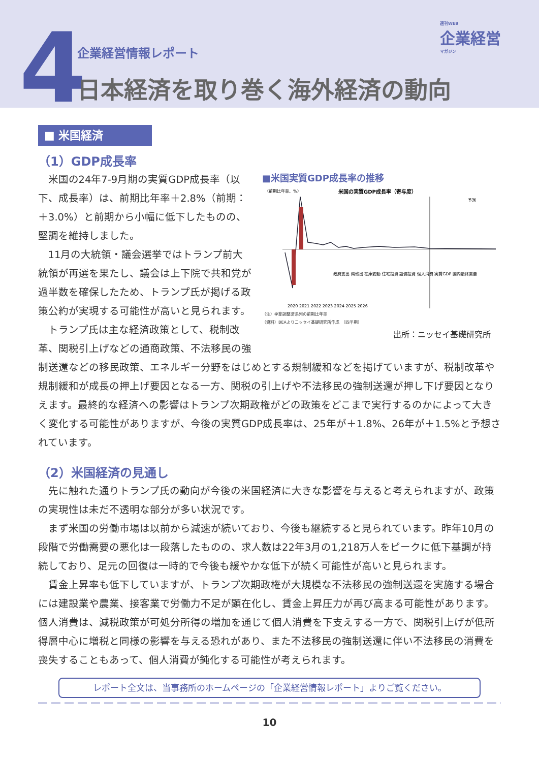4 企業経営情報レポート
日本経済を取り巻く海外経済の動向
週刊WEB
企業経営
マガジン
■ 米国経済
（1）GDP成長率
■米国実質GDP成長率の推移
（前期比年率、%）
米国の実質GDP成長率（寄与度）
予測
政府支出 純輸出 在庫変動 住宅投資 設備投資 個人消費 実質GDP 国内最終需要
2020 2021 2022 2023 2024 2025 2026
（注）季節調整済系列の前期比年率
（資料）BEAよりニッセイ基礎研究所作成　（四半期）
出所：ニッセイ基礎研究所
米国の24年7-9月期の実質GDP成長率（以下、成長率）は、前期比年率＋2.8%（前期：＋3.0%）と前期から小幅に低下したものの、堅調を維持しました。
11月の大統領・議会選挙ではトランプ前大統領が再選を果たし、議会は上下院で共和党が過半数を確保したため、トランプ氏が掲げる政策公約が実現する可能性が高いと見られます。
トランプ氏は主な経済政策として、税制改革、関税引上げなどの通商政策、不法移民の強制送還などの移民政策、エネルギー分野をはじめとする規制緩和などを掲げていますが、税制改革や規制緩和が成長の押上げ要因となる一方、関税の引上げや不法移民の強制送還が押し下げ要因となりえます。最終的な経済への影響はトランプ次期政権がどの政策をどこまで実行するのかによって大きく変化する可能性がありますが、今後の実質GDP成長率は、25年が＋1.8%、26年が＋1.5%と予想されています。
（2）米国経済の見通し
先に触れた通りトランプ氏の動向が今後の米国経済に大きな影響を与えると考えられますが、政策の実現性は未だ不透明な部分が多い状況です。
まず米国の労働市場は以前から減速が続いており、今後も継続すると見られています。昨年10月の段階で労働需要の悪化は一段落したものの、求人数は22年3月の1,218万人をピークに低下基調が持続しており、足元の回復は一時的で今後も緩やかな低下が続く可能性が高いと見られます。
賃金上昇率も低下していますが、トランプ次期政権が大規模な不法移民の強制送還を実施する場合には建設業や農業、接客業で労働力不足が顕在化し、賃金上昇圧力が再び高まる可能性があります。個人消費は、減税政策が可処分所得の増加を通じて個人消費を下支えする一方で、関税引上げが低所得層中心に増税と同様の影響を与える恐れがあり、また不法移民の強制送還に伴い不法移民の消費を喪失することもあって、個人消費が鈍化する可能性が考えられます。
レポート全文は、当事務所のホームページの「企業経営情報レポート」よりご覧ください。
10